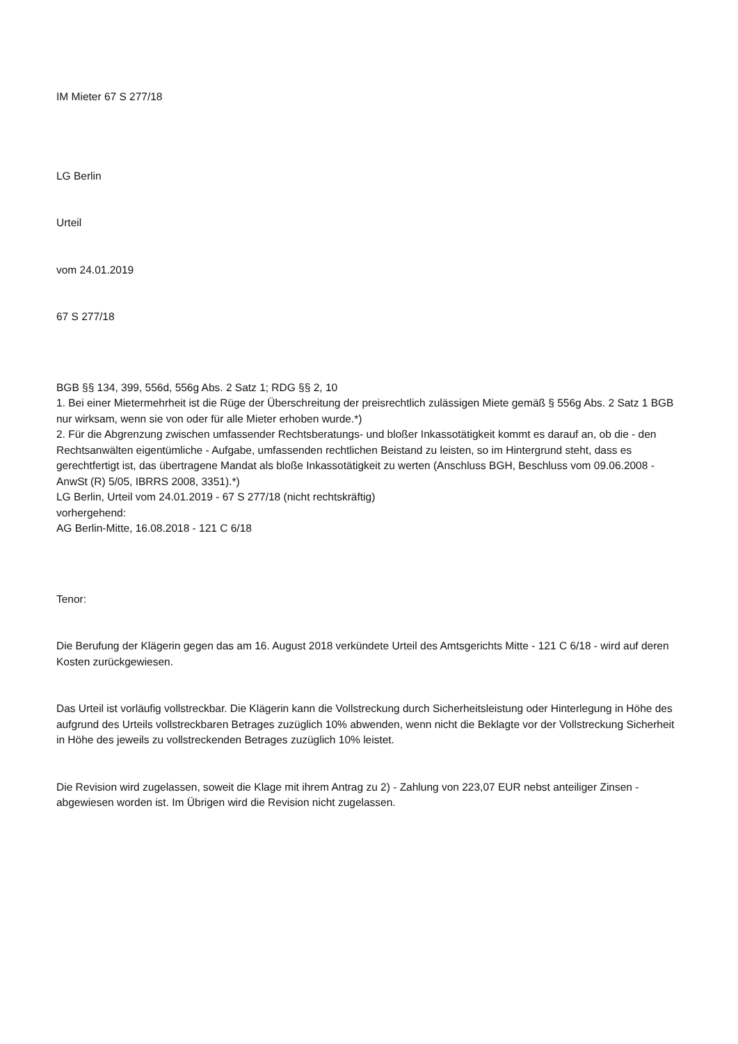IM Mieter 67 S 277/18
LG Berlin
Urteil
vom 24.01.2019
67 S 277/18
BGB §§ 134, 399, 556d, 556g Abs. 2 Satz 1; RDG §§ 2, 10
1. Bei einer Mietermehrheit ist die Rüge der Überschreitung der preisrechtlich zulässigen Miete gemäß § 556g Abs. 2 Satz 1 BGB nur wirksam, wenn sie von oder für alle Mieter erhoben wurde.*)
2. Für die Abgrenzung zwischen umfassender Rechtsberatungs- und bloßer Inkassotätigkeit kommt es darauf an, ob die - den Rechtsanwälten eigentümliche - Aufgabe, umfassenden rechtlichen Beistand zu leisten, so im Hintergrund steht, dass es gerechtfertigt ist, das übertragene Mandat als bloße Inkassotätigkeit zu werten (Anschluss BGH, Beschluss vom 09.06.2008 - AnwSt (R) 5/05, IBRRS 2008, 3351).*)
LG Berlin, Urteil vom 24.01.2019 - 67 S 277/18 (nicht rechtskräftig)
vorhergehend:
AG Berlin-Mitte, 16.08.2018 - 121 C 6/18
Tenor:
Die Berufung der Klägerin gegen das am 16. August 2018 verkündete Urteil des Amtsgerichts Mitte - 121 C 6/18 - wird auf deren Kosten zurückgewiesen.
Das Urteil ist vorläufig vollstreckbar. Die Klägerin kann die Vollstreckung durch Sicherheitsleistung oder Hinterlegung in Höhe des aufgrund des Urteils vollstreckbaren Betrages zuzüglich 10% abwenden, wenn nicht die Beklagte vor der Vollstreckung Sicherheit in Höhe des jeweils zu vollstreckenden Betrages zuzüglich 10% leistet.
Die Revision wird zugelassen, soweit die Klage mit ihrem Antrag zu 2) - Zahlung von 223,07 EUR nebst anteiliger Zinsen - abgewiesen worden ist. Im Übrigen wird die Revision nicht zugelassen.